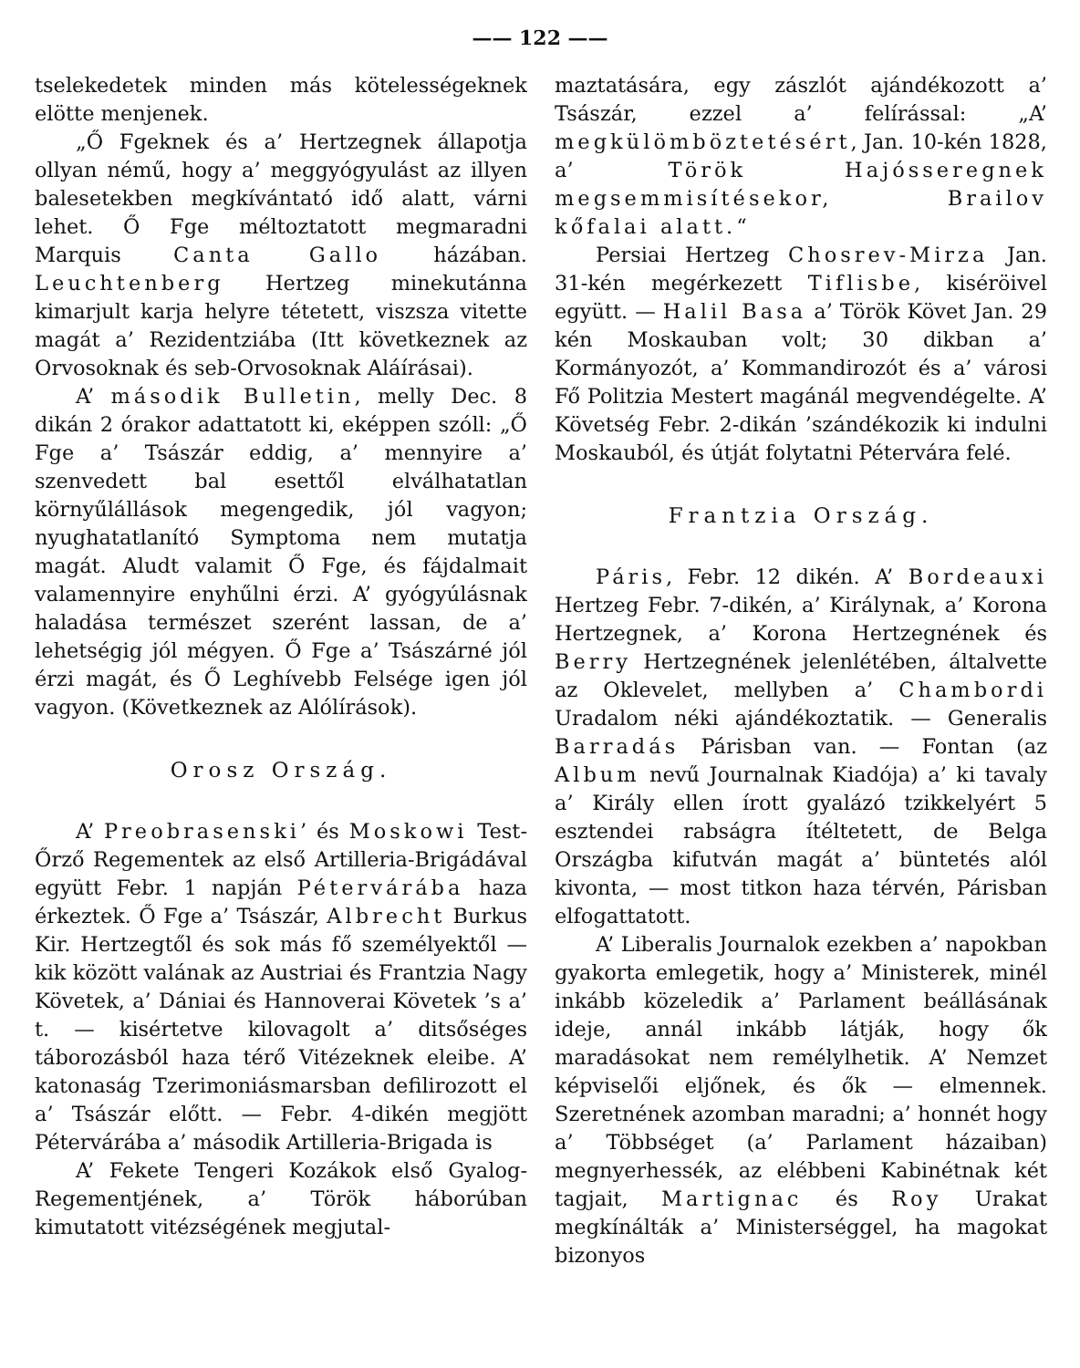—— 122 ——
tselekedetek minden más kötelességeknek elötte menjenek.
„Ő Fgeknek és a’ Hertzegnek állapotja ollyan némű, hogy a’ meggyógyulást az illyen balesetekben megkívántató idő alatt, várni lehet. Ő Fge méltoztatott megmaradni Marquis Canta Gallo házában. Leuchtenberg Hertzeg minekutánna kimarjult karja helyre tétetett, viszsza vitette magát a’ Rezidentziába (Itt következnek az Orvosoknak és seb-Orvosoknak Aláírásai).
A’ második Bulletin, melly Dec. 8 dikán 2 órakor adattatott ki, eképpen szóll: „Ő Fge a’ Tsászár eddig, a’ mennyire a’ szenvedett bal esettől elválhatatlan környűlállások megengedik, jól vagyon; nyughatatlanító Symptoma nem mutatja magát. Aludt valamit Ő Fge, és fájdalmait valamennyire enyhűlni érzi. A’ gyógyúlásnak haladása természet szerént lassan, de a’ lehetségig jól mégyen. Ő Fge a’ Tsászárné jól érzi magát, és Ő Leghívebb Felsége igen jól vagyon. (Következnek az Alólírások).
Orosz Ország.
A’ Preobrasenski’ és Moskowi Test-Őrző Regementek az első Artilleria-Brigádával együtt Febr. 1 napján Pétervárába haza érkeztek. Ő Fge a’ Tsászár, Albrecht Burkus Kir. Hertzegtől és sok más fő személyektől — kik között valának az Austriai és Frantzia Nagy Követek, a’ Dániai és Hannoverai Követek ’s a’ t. — kisértetve kilovagolt a’ ditsőséges táborozásból haza térő Vitézeknek eleibe. A’ katonaság Tzerimoniásmarsban defilirozott el a’ Tsászár előtt. — Febr. 4-dikén megjött Pétervárába a’ második Artilleria-Brigada is
A’ Fekete Tengeri Kozákok első Gyalog-Regementjének, a’ Török háborúban kimutatott vitézségének megjutal-
maztatására, egy zászlót ajándékozott a’ Tsászár, ezzel a’ felírással: „A’ megkülömböztetésért, Jan. 10-kén 1828, a’ Török Hajósseregnek megsemmisítésekor, Brailov kőfalai alatt.“
Persiai Hertzeg Chosrev-Mirza Jan. 31-kén megérkezett Tiflisbe, kiséröivel együtt. — Halil Basa a’ Török Követ Jan. 29 kén Moskauban volt; 30 dikban a’ Kormányozót, a’ Kommandirozót és a’ városi Fő Politzia Mestert magánál megvendégelte. A’ Követség Febr. 2-dikán ’szándékozik ki indulni Moskauból, és útját folytatni Pétervára felé.
Frantzia Ország.
Páris, Febr. 12 dikén. A’ Bordeauxi Hertzeg Febr. 7-dikén, a’ Királynak, a’ Korona Hertzegnek, a’ Korona Hertzegnének és Berry Hertzegnének jelenlétében, általvette az Oklevelet, mellyben a’ Chambordi Uradalom néki ajándékoztatik. — Generalis Barradás Párisban van. — Fontan (az Album nevű Journalnak Kiadója) a’ ki tavaly a’ Király ellen írott gyalázó tzikkelyért 5 esztendei rabságra ítéltetett, de Belga Országba kifutván magát a’ büntetés alól kivonta, — most titkon haza térvén, Párisban elfogattatott.
A’ Liberalis Journalok ezekben a’ napokban gyakorta emlegetik, hogy a’ Ministerek, minél inkább közeledik a’ Parlament beállásának ideje, annál inkább látják, hogy ők maradásokat nem remélylhetik. A’ Nemzet képviselői eljőnek, és ők — elmennek. Szeretnének azomban maradni; a’ honnét hogy a’ Többséget (a’ Parlament házaiban) megnyerhessék, az elébbeni Kabinétnak két tagjait, Martignac és Roy Urakat megkínálták a’ Ministerséggel, ha magokat bizonyos